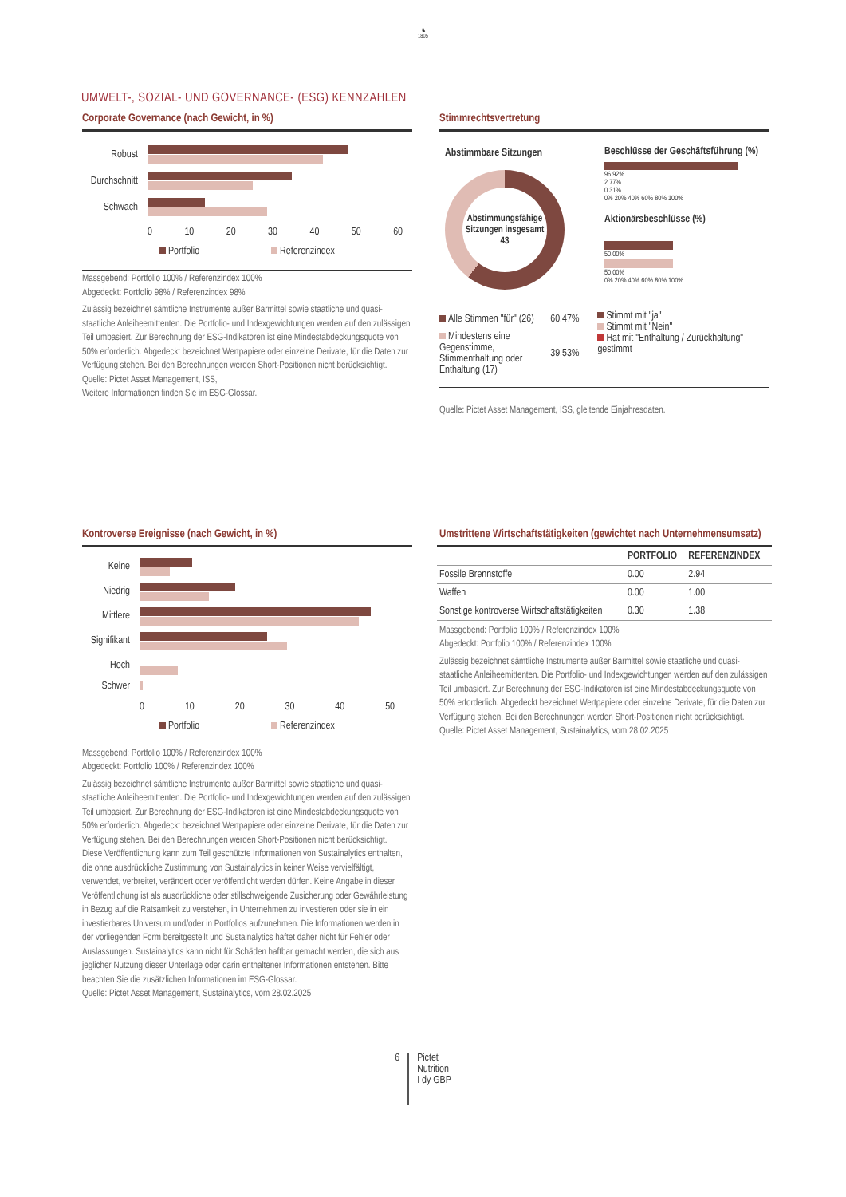♞
1805
UMWELT-, SOZIAL- UND GOVERNANCE- (ESG) KENNZAHLEN
Corporate Governance (nach Gewicht, in %)
Robust
Durchschnitt
Schwach
0 10 20 30 40 50 60
Portfolio Referenzindex
Massgebend: Portfolio 100% / Referenzindex 100%
Abgedeckt: Portfolio 98% / Referenzindex 98%
Zulässig bezeichnet sämtliche Instrumente außer Barmittel sowie staatliche und quasi-staatliche Anleiheemittenten. Die Portfolio- und Indexgewichtungen werden auf den zulässigen Teil umbasiert. Zur Berechnung der ESG-Indikatoren ist eine Mindestabdeckungsquote von 50% erforderlich. Abgedeckt bezeichnet Wertpapiere oder einzelne Derivate, für die Daten zur Verfügung stehen. Bei den Berechnungen werden Short-Positionen nicht berücksichtigt.
Quelle: Pictet Asset Management, ISS,
Weitere Informationen finden Sie im ESG-Glossar.
Stimmrechtsvertretung
Abstimmbare Sitzungen
Abstimmungsfähige Sitzungen insgesamt
43
Beschlüsse der Geschäftsführung (%)
96.92%
2.77%
0.31%
0% 20% 40% 60% 80% 100%
Aktionärsbeschlüsse (%)
50.00%
50.00%
0% 20% 40% 60% 80% 100%
| Alle Stimmen "für" (26) | 60.47% |
| Mindestens eine Gegenstimme, Stimmenthaltung oder Enthaltung (17) | 39.53% |
Stimmt mit "ja"
Stimmt mit "Nein"
Hat mit "Enthaltung / Zurückhaltung" gestimmt
Quelle: Pictet Asset Management, ISS, gleitende Einjahresdaten.
Kontroverse Ereignisse (nach Gewicht, in %)
Keine
Niedrig
Mittlere
Signifikant
Hoch
Schwer
0 10 20 30 40 50
Portfolio Referenzindex
Massgebend: Portfolio 100% / Referenzindex 100%
Abgedeckt: Portfolio 100% / Referenzindex 100%
Zulässig bezeichnet sämtliche Instrumente außer Barmittel sowie staatliche und quasi-staatliche Anleiheemittenten. Die Portfolio- und Indexgewichtungen werden auf den zulässigen Teil umbasiert. Zur Berechnung der ESG-Indikatoren ist eine Mindestabdeckungsquote von 50% erforderlich. Abgedeckt bezeichnet Wertpapiere oder einzelne Derivate, für die Daten zur Verfügung stehen. Bei den Berechnungen werden Short-Positionen nicht berücksichtigt.
Diese Veröffentlichung kann zum Teil geschützte Informationen von Sustainalytics enthalten, die ohne ausdrückliche Zustimmung von Sustainalytics in keiner Weise vervielfältigt, verwendet, verbreitet, verändert oder veröffentlicht werden dürfen. Keine Angabe in dieser Veröffentlichung ist als ausdrückliche oder stillschweigende Zusicherung oder Gewährleistung in Bezug auf die Ratsamkeit zu verstehen, in Unternehmen zu investieren oder sie in ein investierbares Universum und/oder in Portfolios aufzunehmen. Die Informationen werden in der vorliegenden Form bereitgestellt und Sustainalytics haftet daher nicht für Fehler oder Auslassungen. Sustainalytics kann nicht für Schäden haftbar gemacht werden, die sich aus jeglicher Nutzung dieser Unterlage oder darin enthaltener Informationen entstehen. Bitte beachten Sie die zusätzlichen Informationen im ESG-Glossar.
Quelle: Pictet Asset Management, Sustainalytics, vom 28.02.2025
Umstrittene Wirtschaftstätigkeiten (gewichtet nach Unternehmensumsatz)
| | PORTFOLIO | REFERENZINDEX |
| --- | --- | --- |
| Fossile Brennstoffe | 0.00 | 2.94 |
| Waffen | 0.00 | 1.00 |
| Sonstige kontroverse Wirtschaftstätigkeiten | 0.30 | 1.38 |
Massgebend: Portfolio 100% / Referenzindex 100%
Abgedeckt: Portfolio 100% / Referenzindex 100%
Zulässig bezeichnet sämtliche Instrumente außer Barmittel sowie staatliche und quasi-staatliche Anleiheemittenten. Die Portfolio- und Indexgewichtungen werden auf den zulässigen Teil umbasiert. Zur Berechnung der ESG-Indikatoren ist eine Mindestabdeckungsquote von 50% erforderlich. Abgedeckt bezeichnet Wertpapiere oder einzelne Derivate, für die Daten zur Verfügung stehen. Bei den Berechnungen werden Short-Positionen nicht berücksichtigt.
Quelle: Pictet Asset Management, Sustainalytics, vom 28.02.2025
6 Pictet
Nutrition
I dy GBP